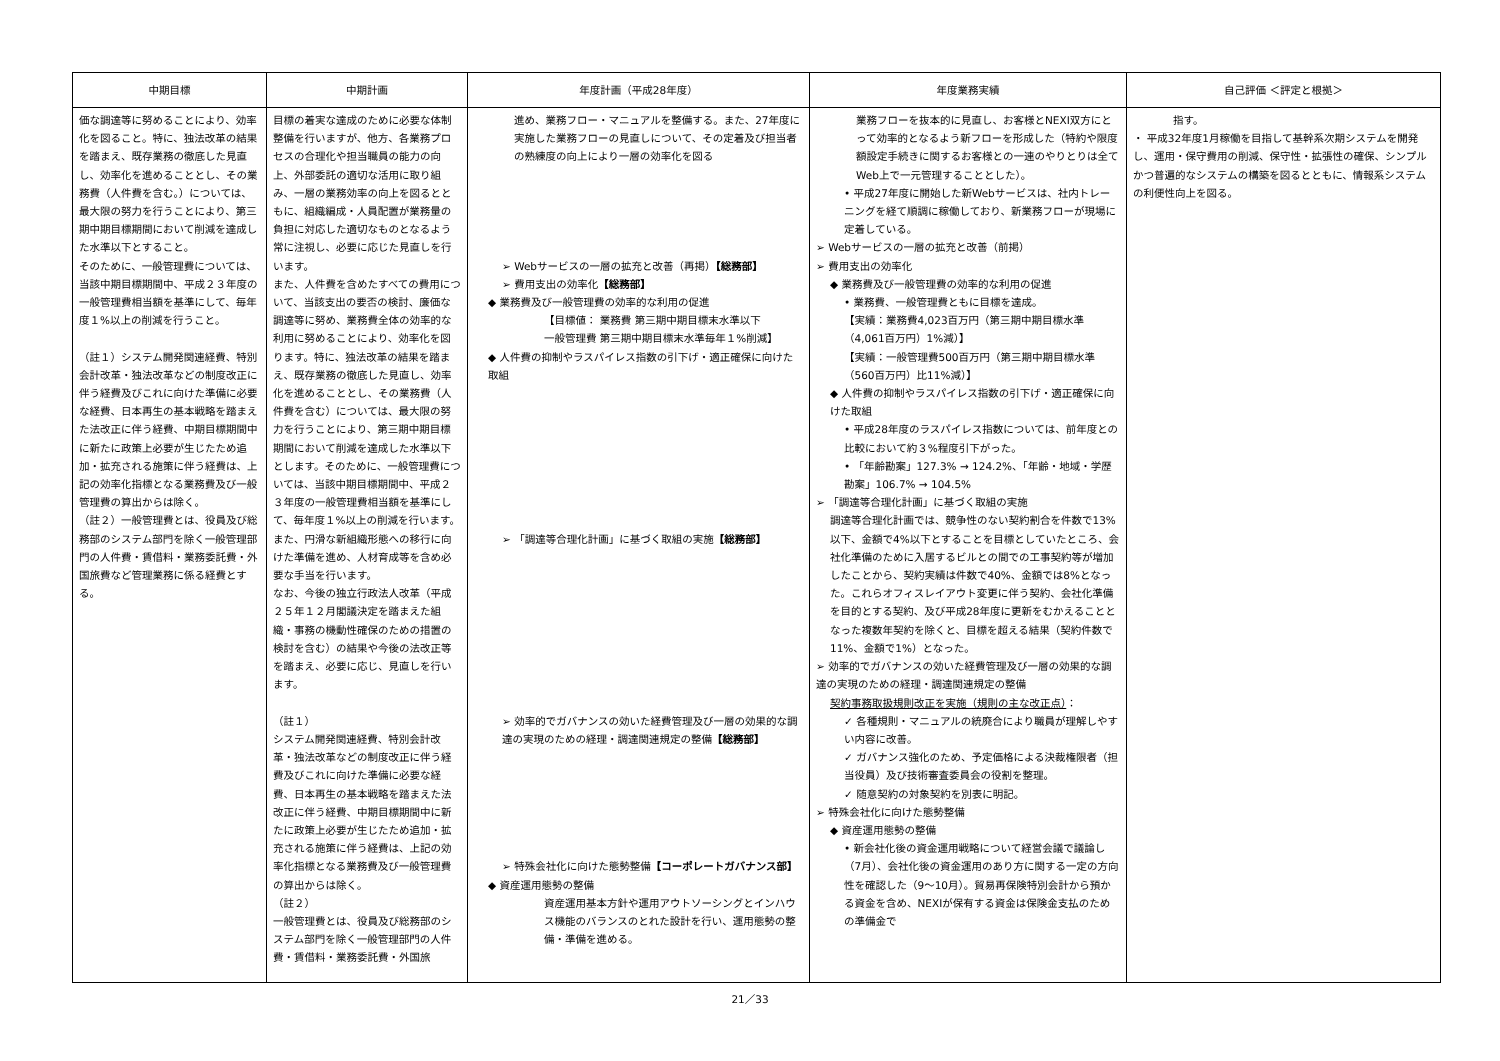| 中期目標 | 中期計画 | 年度計画（平成28年度） | 年度業務実績 | 自己評価 ＜評定と根拠＞ |
| --- | --- | --- | --- | --- |
| 価な調達等に努めることにより、効率化を図ること。特に、独法改革の結果を踏まえ、既存業務の徹底した見直し、効率化を進めることとし、その業務費（人件費を含む。）については、最大限の努力を行うことにより、第三期中期目標期間において削減を達成した水準以下とすること。 そのために、一般管理費については、当該中期目標期間中、平成２３年度の一般管理費相当額を基準にして、毎年度１%以上の削減を行うこと。 （註１）システム開発関連経費、特別会計改革・独法改革などの制度改正に伴う経費及びこれに向けた準備に必要な経費、日本再生の基本戦略を踏まえた法改正に伴う経費、中期目標期間中に新たに政策上必要が生じたため追加・拡充される施策に伴う経費は、上記の効率化指標となる業務費及び一般管理費の算出からは除く。 （註２）一般管理費とは、役員及び総務部のシステム部門を除く一般管理部門の人件費・賃借料・業務委託費・外国旅費など管理業務に係る経費とする。 | 目標の着実な達成のために必要な体制整備を行いますが、他方、各業務プロセスの合理化や担当職員の能力の向上、外部委託の適切な活用に取り組み、一層の業務効率の向上を図るとともに、組織編成・人員配置が業務量の負担に対応した適切なものとなるよう常に注視し、必要に応じた見直しを行います。 また、人件費を含めたすべての費用について、当該支出の要否の検討、廉価な調達等に努め、業務費全体の効率的な利用に努めることにより、効率化を図ります。特に、独法改革の結果を踏まえ、既存業務の徹底した見直し、効率化を進めることとし、その業務費（人件費を含む）については、最大限の努力を行うことにより、第三期中期目標期間において削減を達成した水準以下とします。そのために、一般管理費については、当該中期目標期間中、平成２３年度の一般管理費相当額を基準にして、毎年度１%以上の削減を行います。また、円滑な新組織形態への移行に向けた準備を進め、人材育成等を含め必要な手当を行います。 なお、今後の独立行政法人改革（平成２５年１２月閣議決定を踏まえた組織・事務の機動性確保のための措置の検討を含む）の結果や今後の法改正等を踏まえ、必要に応じ、見直しを行います。 （註１） システム開発関連経費、特別会計改革・独法改革などの制度改正に伴う経費及びこれに向けた準備に必要な経費、日本再生の基本戦略を踏まえた法改正に伴う経費、中期目標期間中に新たに政策上必要が生じたため追加・拡充される施策に伴う経費は、上記の効率化指標となる業務費及び一般管理費の算出からは除く。 （註２） 一般管理費とは、役員及び総務部のシステム部門を除く一般管理部門の人件費・賃借料・業務委託費・外国旅 | 進め、業務フロー・マニュアルを整備する。また、27年度に実施した業務フローの見直しについて、その定着及び担当者の熟練度の向上により一層の効率化を図る ➢ Webサービスの一層の拡充と改善（再掲） 【総務部】 ➢ 費用支出の効率化 【総務部】 ◆ 業務費及び一般管理費の効率的な利用の促進 【目標値： 業務費 第三期中期目標末水準以下 一般管理費 第三期中期目標末水準毎年１%削減】 ◆ 人件費の抑制やラスパイレス指数の引下げ・適正確保に向けた取組 ➢ 「調達等合理化計画」に基づく取組の実施 【総務部】 ➢ 効率的でガバナンスの効いた経費管理及び一層の効果的な調達の実現のための経理・調達関連規定の整備 【総務部】 ➢ 特殊会社化に向けた態勢整備 【コーポレートガバナンス部】 ◆ 資産運用態勢の整備 資産運用基本方針や運用アウトソーシングとインハウス機能のバランスのとれた設計を行い、運用態勢の整備・準備を進める。 | 業務フローを抜本的に見直し、お客様とNEXI双方にとって効率的となるよう新フローを形成した（特約や限度額設定手続きに関するお客様との一連のやりとりは全てWeb上で一元管理することとした）。 • 平成27年度に開始した新Webサービスは、社内トレーニングを経て順調に稼働しており、新業務フローが現場に定着している。 ➢ Webサービスの一層の拡充と改善（前掲） ➢ 費用支出の効率化 ◆ 業務費及び一般管理費の効率的な利用の促進 • 業務費、一般管理費ともに目標を達成。 【実績：業務費4,023百万円（第三期中期目標水準（4,061百万円）1%減）】 【実績：一般管理費500百万円（第三期中期目標水準（560百万円）比11%減）】 ◆ 人件費の抑制やラスパイレス指数の引下げ・適正確保に向けた取組 • 平成28年度のラスパイレス指数については、前年度との比較において約３%程度引下がった。 • 「年齢勘案」127.3% → 124.2%、「年齢・地域・学歴勘案」106.7% → 104.5% ➢ 「調達等合理化計画」に基づく取組の実施 調達等合理化計画では、競争性のない契約割合を件数で13%以下、金額で4%以下とすることを目標としていたところ、会社化準備のために入居するビルとの間での工事契約等が増加したことから、契約実績は件数で40%、金額では8%となった。これらオフィスレイアウト変更に伴う契約、会社化準備を目的とする契約、及び平成28年度に更新をむかえることとなった複数年契約を除くと、目標を超える結果（契約件数で11%、金額で1%）となった。 ➢ 効率的でガバナンスの効いた経費管理及び一層の効果的な調達の実現のための経理・調達関連規定の整備 契約事務取扱規則改正を実施（規則の主な改正点） ： ✓ 各種規則・マニュアルの統廃合により職員が理解しやすい内容に改善。 ✓ ガバナンス強化のため、予定価格による決裁権限者（担当役員）及び技術審査委員会の役割を整理。 ✓ 随意契約の対象契約を別表に明記。 ➢ 特殊会社化に向けた態勢整備 ◆ 資産運用態勢の整備 • 新会社化後の資金運用戦略について経営会議で議論し（7月）、会社化後の資金運用のあり方に関する一定の方向性を確認した（9〜10月）。貿易再保険特別会計から預かる資金を含め、NEXIが保有する資金は保険金支払のための準備金で | 指す。 ・ 平成32年度1月稼働を目指して基幹系次期システムを開発し、運用・保守費用の削減、保守性・拡張性の確保、シンプルかつ普遍的なシステムの構築を図るとともに、情報系システムの利便性向上を図る。 |
21／33